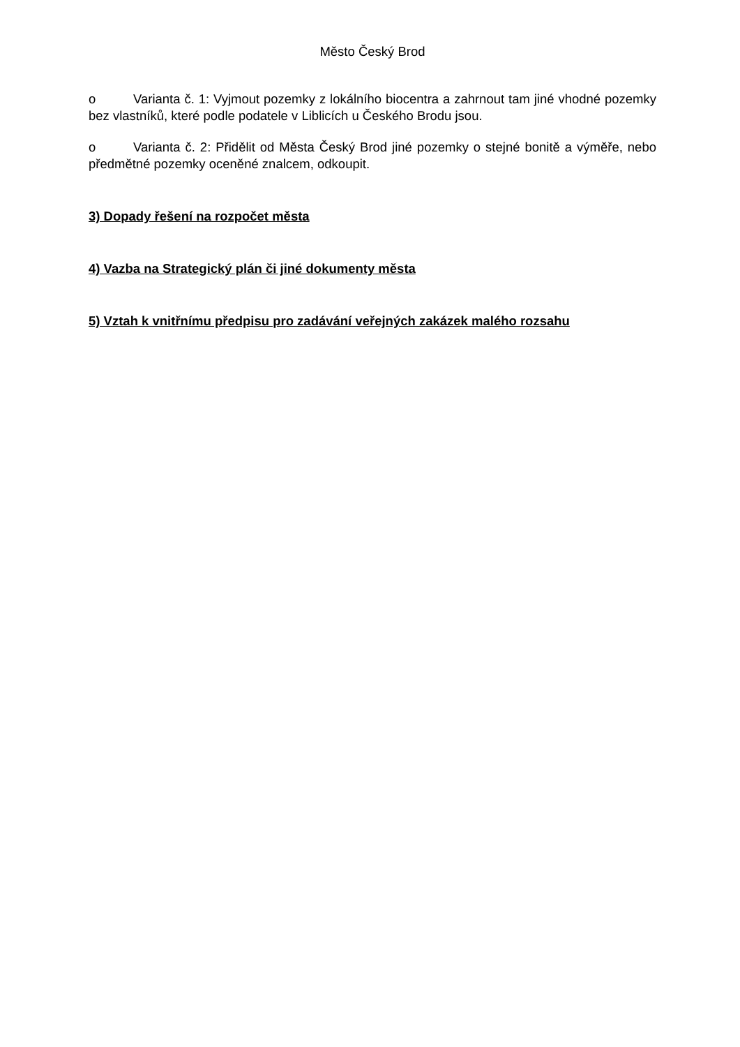Město Český Brod
o Varianta č. 1: Vyjmout pozemky z lokálního biocentra a zahrnout tam jiné vhodné pozemky bez vlastníků, které podle podatele v Liblicích u Českého Brodu jsou.
o Varianta č. 2: Přidělit od Města Český Brod jiné pozemky o stejné bonitě a výměře, nebo předmětné pozemky oceněné znalcem, odkoupit.
3) Dopady řešení na rozpočet města
4) Vazba na Strategický plán či jiné dokumenty města
5) Vztah k vnitřnímu předpisu pro zadávání veřejných zakázek malého rozsahu